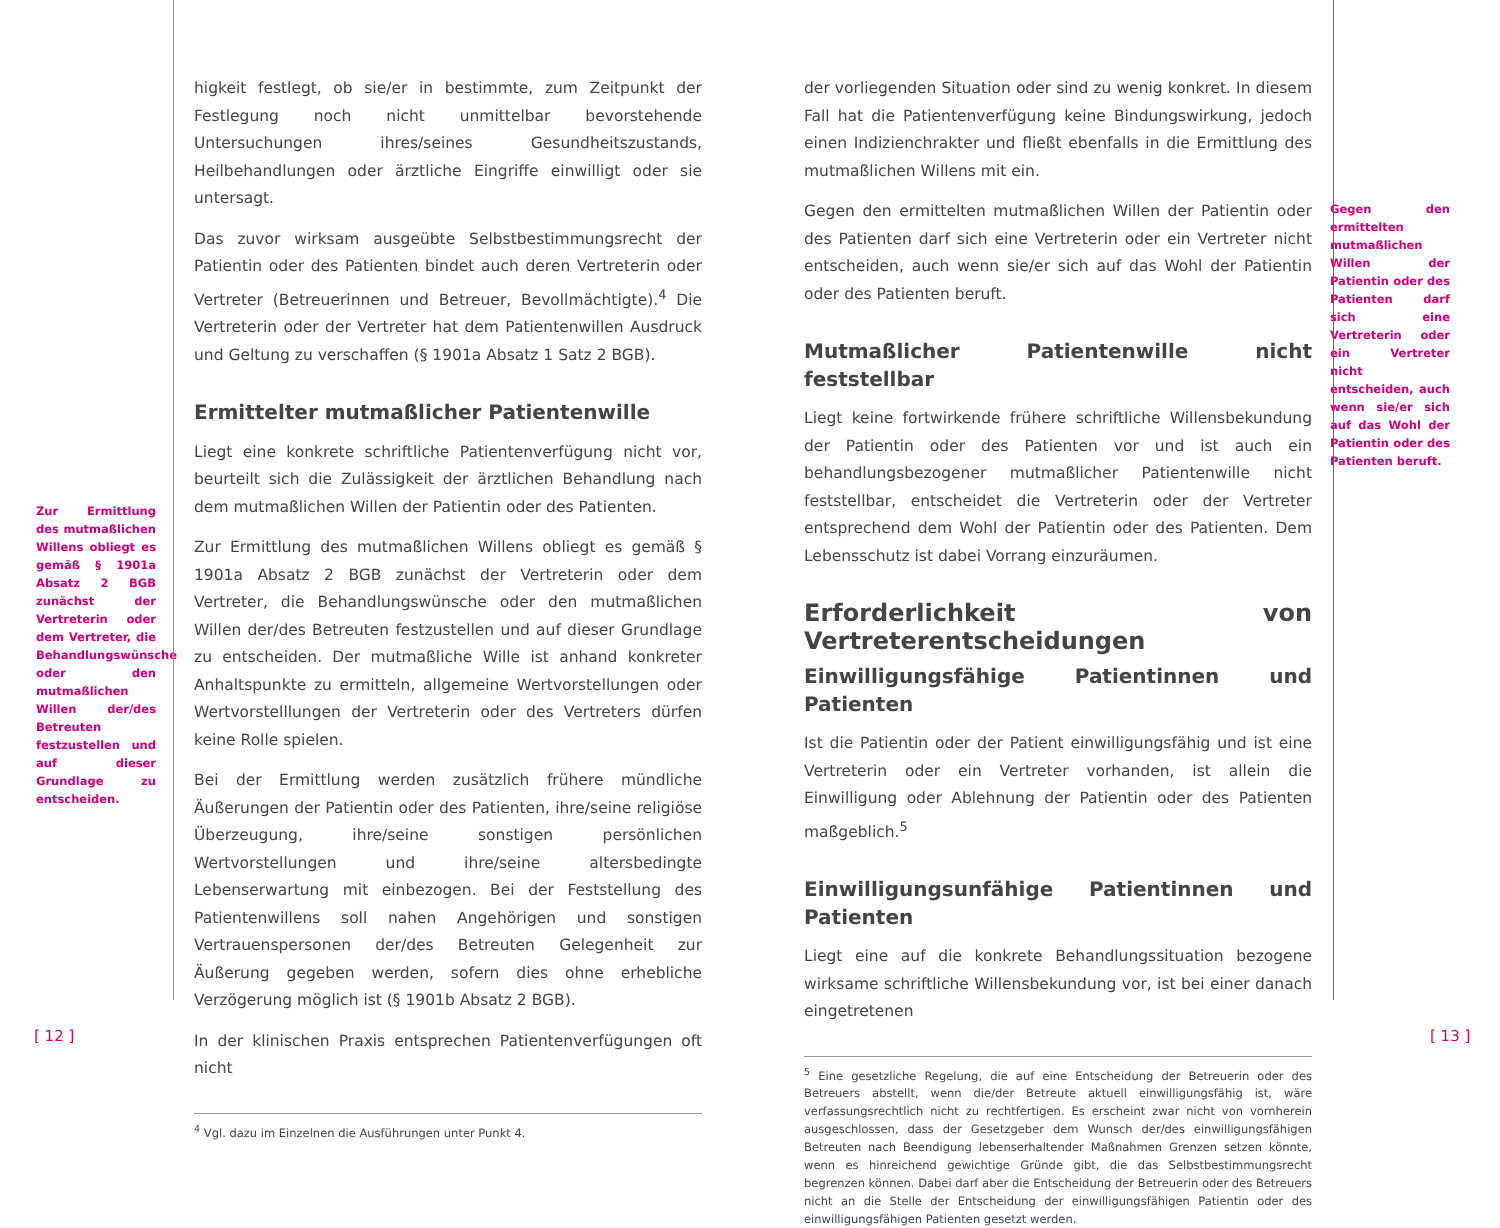Zur Ermittlung des mutmaßlichen Willens obliegt es gemäß § 1901a Absatz 2 BGB zunächst der Vertreterin oder dem Vertreter, die Behandlungswünsche oder den mutmaßlichen Willen der/des Betreuten festzustellen und auf dieser Grundlage zu entscheiden.
higkeit festlegt, ob sie/er in bestimmte, zum Zeitpunkt der Festlegung noch nicht unmittelbar bevorstehende Untersuchungen ihres/seines Gesundheitszustands, Heilbehandlungen oder ärztliche Eingriffe einwilligt oder sie untersagt.
Das zuvor wirksam ausgeübte Selbstbestimmungsrecht der Patientin oder des Patienten bindet auch deren Vertreterin oder Vertreter (Betreuerinnen und Betreuer, Bevollmächtigte).<sup>4</sup> Die Vertreterin oder der Vertreter hat dem Patientenwillen Ausdruck und Geltung zu verschaffen (§ 1901a Absatz 1 Satz 2 BGB).
Ermittelter mutmaßlicher Patientenwille
Liegt eine konkrete schriftliche Patientenverfügung nicht vor, beurteilt sich die Zulässigkeit der ärztlichen Behandlung nach dem mutmaßlichen Willen der Patientin oder des Patienten.
Zur Ermittlung des mutmaßlichen Willens obliegt es gemäß § 1901a Absatz 2 BGB zunächst der Vertreterin oder dem Vertreter, die Behandlungswünsche oder den mutmaßlichen Willen der/des Betreuten festzustellen und auf dieser Grundlage zu entscheiden. Der mutmaßliche Wille ist anhand konkreter Anhaltspunkte zu ermitteln, allgemeine Wertvorstellungen oder Wertvorstelllungen der Vertreterin oder des Vertreters dürfen keine Rolle spielen.
Bei der Ermittlung werden zusätzlich frühere mündliche Äußerungen der Patientin oder des Patienten, ihre/seine religiöse Überzeugung, ihre/seine sonstigen persönlichen Wertvorstellungen und ihre/seine altersbedingte Lebenserwartung mit einbezogen. Bei der Feststellung des Patientenwillens soll nahen Angehörigen und sonstigen Vertrauenspersonen der/des Betreuten Gelegenheit zur Äußerung gegeben werden, sofern dies ohne erhebliche Verzögerung möglich ist (§ 1901b Absatz 2 BGB).
In der klinischen Praxis entsprechen Patientenverfügungen oft nicht
<sup>4</sup> Vgl. dazu im Einzelnen die Ausführungen unter Punkt 4.
der vorliegenden Situation oder sind zu wenig konkret. In diesem Fall hat die Patientenverfügung keine Bindungswirkung, jedoch einen Indizienchrakter und fließt ebenfalls in die Ermittlung des mutmaßlichen Willens mit ein.
Gegen den ermittelten mutmaßlichen Willen der Patientin oder des Patienten darf sich eine Vertreterin oder ein Vertreter nicht entscheiden, auch wenn sie/er sich auf das Wohl der Patientin oder des Patienten beruft.
Mutmaßlicher Patientenwille nicht feststellbar
Liegt keine fortwirkende frühere schriftliche Willensbekundung der Patientin oder des Patienten vor und ist auch ein behandlungsbezogener mutmaßlicher Patientenwille nicht feststellbar, entscheidet die Vertreterin oder der Vertreter entsprechend dem Wohl der Patientin oder des Patienten. Dem Lebensschutz ist dabei Vorrang einzuräumen.
Erforderlichkeit von Vertreterentscheidungen
Einwilligungsfähige Patientinnen und Patienten
Ist die Patientin oder der Patient einwilligungsfähig und ist eine Vertreterin oder ein Vertreter vorhanden, ist allein die Einwilligung oder Ablehnung der Patientin oder des Patienten maßgeblich.<sup>5</sup>
Einwilligungsunfähige Patientinnen und Patienten
Liegt eine auf die konkrete Behandlungssituation bezogene wirksame schriftliche Willensbekundung vor, ist bei einer danach eingetretenen
<sup>5</sup> Eine gesetzliche Regelung, die auf eine Entscheidung der Betreuerin oder des Betreuers abstellt, wenn die/der Betreute aktuell einwilligungsfähig ist, wäre verfassungsrechtlich nicht zu rechtfertigen. Es erscheint zwar nicht von vornherein ausgeschlossen, dass der Gesetzgeber dem Wunsch der/des einwilligungsfähigen Betreuten nach Beendigung lebenserhaltender Maßnahmen Grenzen setzen könnte, wenn es hinreichend gewichtige Gründe gibt, die das Selbstbestimmungsrecht begrenzen können. Dabei darf aber die Entscheidung der Betreuerin oder des Betreuers nicht an die Stelle der Entscheidung der einwilligungsfähigen Patientin oder des einwilligungsfähigen Patienten gesetzt werden.
Gegen den ermittelten mutmaßlichen Willen der Patientin oder des Patienten darf sich eine Vertreterin oder ein Vertreter nicht entscheiden, auch wenn sie/er sich auf das Wohl der Patientin oder des Patienten beruft.
[ 12 ] [ 13 ]